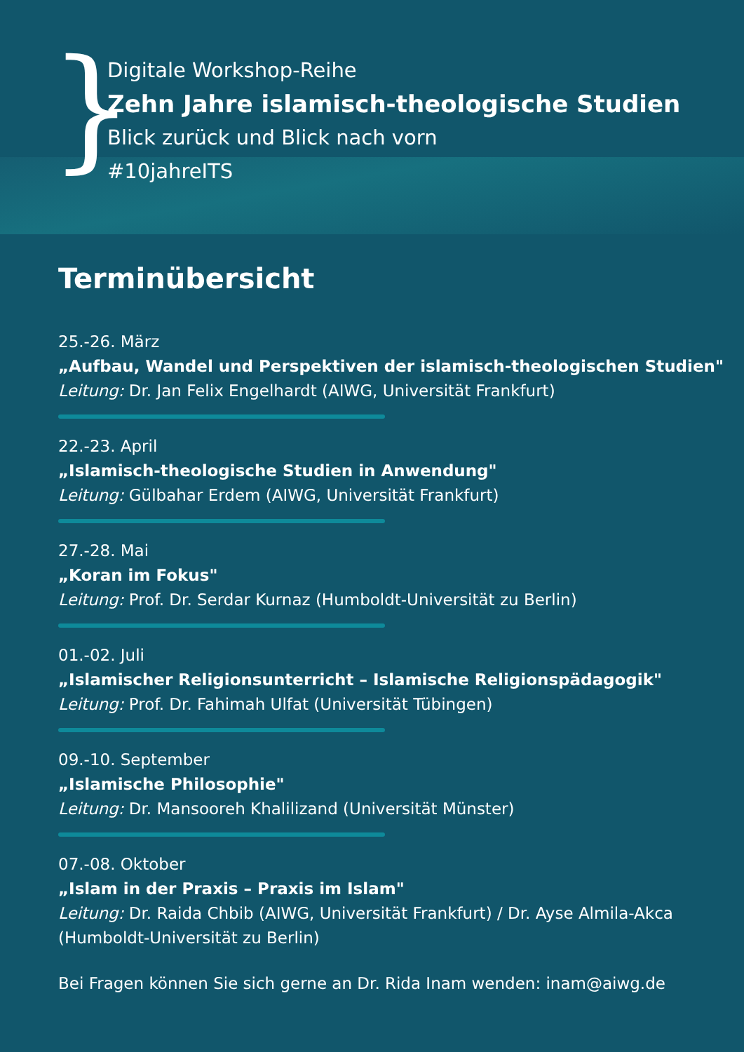}
Digitale Workshop-Reihe
Zehn Jahre islamisch-theologische Studien
Blick zurück und Blick nach vorn
#10jahreITS
Terminübersicht
25.-26. März
„Aufbau, Wandel und Perspektiven der islamisch-theologischen Studien"
Leitung: Dr. Jan Felix Engelhardt (AIWG, Universität Frankfurt)
22.-23. April
„Islamisch-theologische Studien in Anwendung"
Leitung: Gülbahar Erdem (AIWG, Universität Frankfurt)
27.-28. Mai
„Koran im Fokus"
Leitung: Prof. Dr. Serdar Kurnaz (Humboldt-Universität zu Berlin)
01.-02. Juli
„Islamischer Religionsunterricht – Islamische Religionspädagogik"
Leitung: Prof. Dr. Fahimah Ulfat (Universität Tübingen)
09.-10. September
„Islamische Philosophie"
Leitung: Dr. Mansooreh Khalilizand (Universität Münster)
07.-08. Oktober
„Islam in der Praxis – Praxis im Islam"
Leitung: Dr. Raida Chbib (AIWG, Universität Frankfurt) / Dr. Ayse Almila-Akca
(Humboldt-Universität zu Berlin)
Bei Fragen können Sie sich gerne an Dr. Rida Inam wenden: inam@aiwg.de